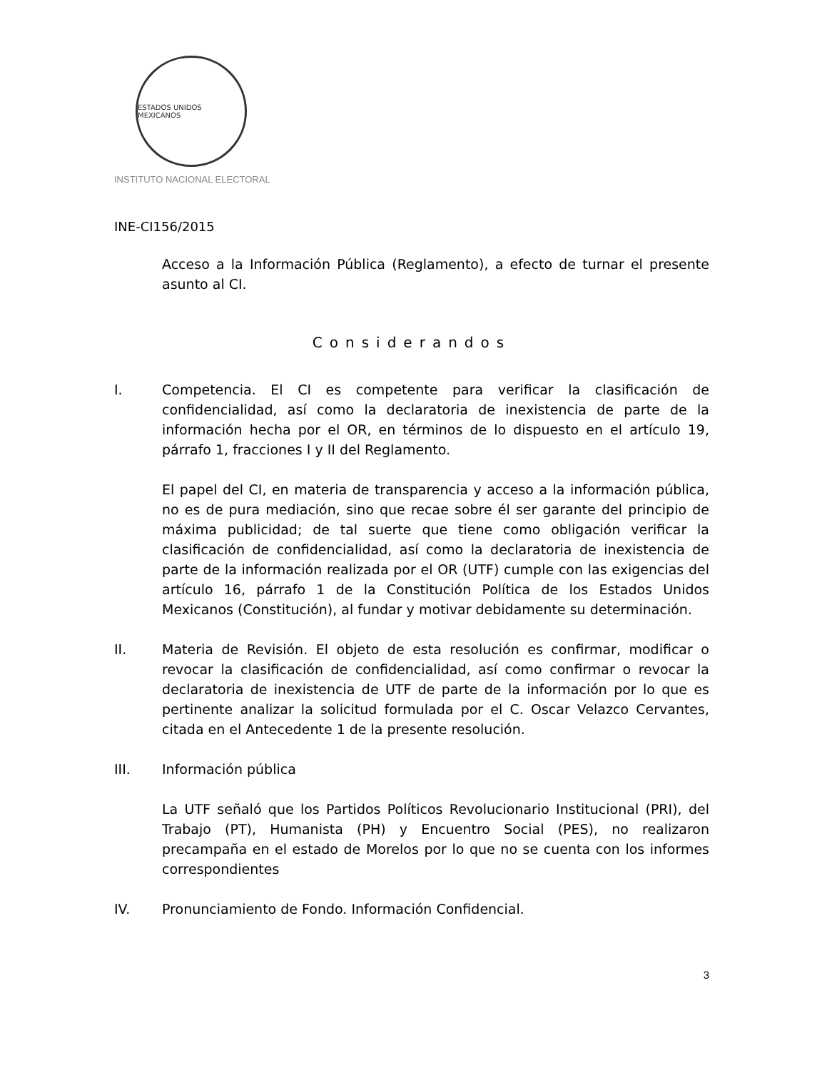ESTADOS UNIDOS MEXICANOS
INSTITUTO NACIONAL ELECTORAL
INE-CI156/2015
Acceso a la Información Pública (Reglamento), a efecto de turnar el presente asunto al CI.
Considerandos
I.
Competencia. El CI es competente para verificar la clasificación de confidencialidad, así como la declaratoria de inexistencia de parte de la información hecha por el OR, en términos de lo dispuesto en el artículo 19, párrafo 1, fracciones I y II del Reglamento.
El papel del CI, en materia de transparencia y acceso a la información pública, no es de pura mediación, sino que recae sobre él ser garante del principio de máxima publicidad; de tal suerte que tiene como obligación verificar la clasificación de confidencialidad, así como la declaratoria de inexistencia de parte de la información realizada por el OR (UTF) cumple con las exigencias del artículo 16, párrafo 1 de la Constitución Política de los Estados Unidos Mexicanos (Constitución), al fundar y motivar debidamente su determinación.
II.
Materia de Revisión. El objeto de esta resolución es confirmar, modificar o revocar la clasificación de confidencialidad, así como confirmar o revocar la declaratoria de inexistencia de UTF de parte de la información por lo que es pertinente analizar la solicitud formulada por el C. Oscar Velazco Cervantes, citada en el Antecedente 1 de la presente resolución.
III.
Información pública
La UTF señaló que los Partidos Políticos Revolucionario Institucional (PRI), del Trabajo (PT), Humanista (PH) y Encuentro Social (PES), no realizaron precampaña en el estado de Morelos por lo que no se cuenta con los informes correspondientes
IV.
Pronunciamiento de Fondo. Información Confidencial.
3